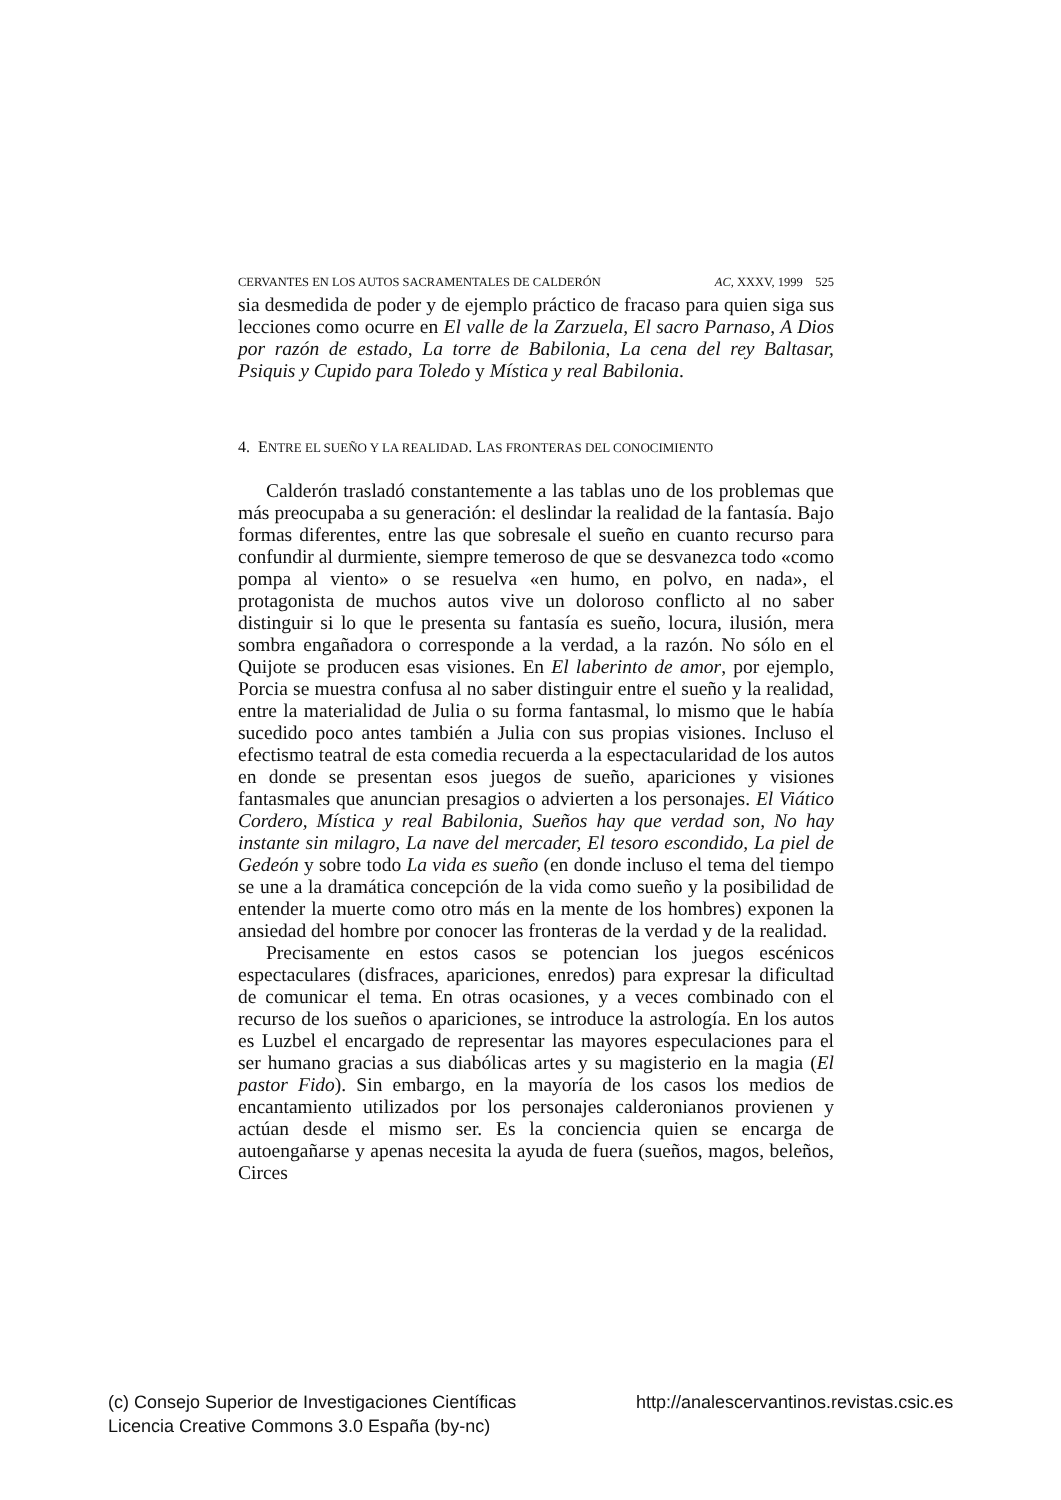CERVANTES EN LOS AUTOS SACRAMENTALES DE CALDERÓN AC, XXXV, 1999 525
sia desmedida de poder y de ejemplo práctico de fracaso para quien siga sus lecciones como ocurre en El valle de la Zarzuela, El sacro Parnaso, A Dios por razón de estado, La torre de Babilonia, La cena del rey Baltasar, Psiquis y Cupido para Toledo y Mística y real Babilonia.
4. ENTRE EL SUEÑO Y LA REALIDAD. LAS FRONTERAS DEL CONOCIMIENTO
Calderón trasladó constantemente a las tablas uno de los problemas que más preocupaba a su generación: el deslindar la realidad de la fantasía. Bajo formas diferentes, entre las que sobresale el sueño en cuanto recurso para confundir al durmiente, siempre temeroso de que se desvanezca todo «como pompa al viento» o se resuelva «en humo, en polvo, en nada», el protagonista de muchos autos vive un doloroso conflicto al no saber distinguir si lo que le presenta su fantasía es sueño, locura, ilusión, mera sombra engañadora o corresponde a la verdad, a la razón. No sólo en el Quijote se producen esas visiones. En El laberinto de amor, por ejemplo, Porcia se muestra confusa al no saber distinguir entre el sueño y la realidad, entre la materialidad de Julia o su forma fantasmal, lo mismo que le había sucedido poco antes también a Julia con sus propias visiones. Incluso el efectismo teatral de esta comedia recuerda a la espectacularidad de los autos en donde se presentan esos juegos de sueño, apariciones y visiones fantasmales que anuncian presagios o advierten a los personajes. El Viático Cordero, Mística y real Babilonia, Sueños hay que verdad son, No hay instante sin milagro, La nave del mercader, El tesoro escondido, La piel de Gedeón y sobre todo La vida es sueño (en donde incluso el tema del tiempo se une a la dramática concepción de la vida como sueño y la posibilidad de entender la muerte como otro más en la mente de los hombres) exponen la ansiedad del hombre por conocer las fronteras de la verdad y de la realidad.
Precisamente en estos casos se potencian los juegos escénicos espectaculares (disfraces, apariciones, enredos) para expresar la dificultad de comunicar el tema. En otras ocasiones, y a veces combinado con el recurso de los sueños o apariciones, se introduce la astrología. En los autos es Luzbel el encargado de representar las mayores especulaciones para el ser humano gracias a sus diabólicas artes y su magisterio en la magia (El pastor Fido). Sin embargo, en la mayoría de los casos los medios de encantamiento utilizados por los personajes calderonianos provienen y actúan desde el mismo ser. Es la conciencia quien se encarga de autoengañarse y apenas necesita la ayuda de fuera (sueños, magos, beleños, Circes
(c) Consejo Superior de Investigaciones Científicas
http://analescervantinos.revistas.csic.es
Licencia Creative Commons 3.0 España (by-nc)